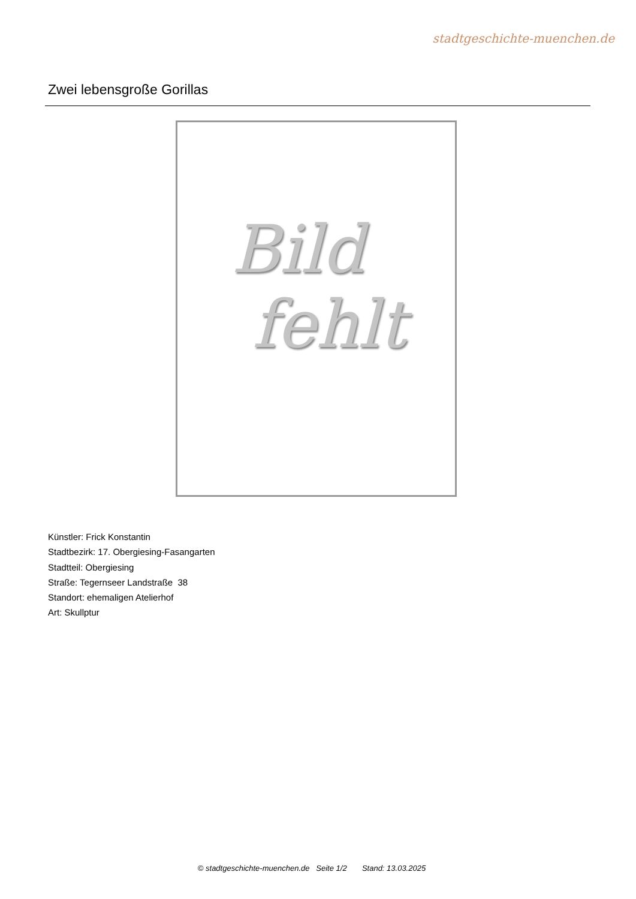stadtgeschichte-muenchen.de
Zwei lebensgroße Gorillas
Bild
fehlt
Künstler: Frick Konstantin
Stadtbezirk: 17. Obergiesing-Fasangarten
Stadtteil: Obergiesing
Straße: Tegernseer Landstraße 38
Standort: ehemaligen Atelierhof
Art: Skullptur
© stadtgeschichte-muenchen.de Seite 1/2 Stand: 13.03.2025